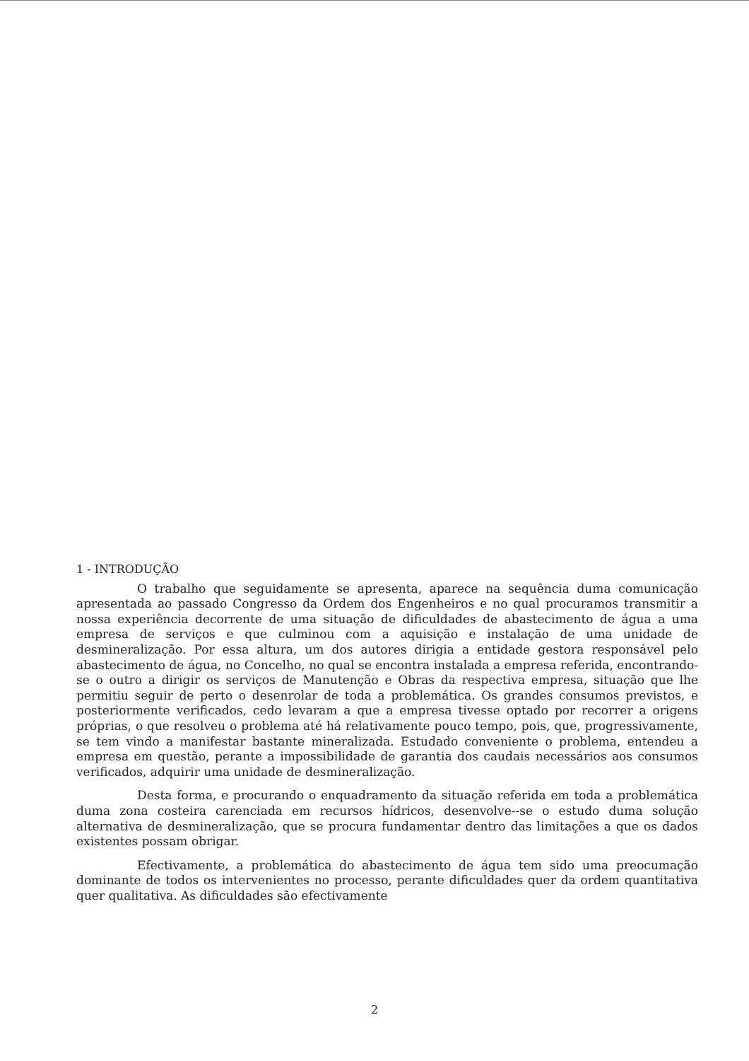1 - INTRODUÇÃO
O trabalho que seguidamente se apresenta, aparece na sequência duma comunicação apresentada ao passado Congresso da Ordem dos Engenheiros e no qual procuramos transmitir a nossa experiência decorrente de uma situação de dificuldades de abastecimento de água a uma empresa de serviços e que culminou com a aquisição e instalação de uma unidade de desmineralização. Por essa altura, um dos autores dirigia a entidade gestora responsável pelo abastecimento de água, no Concelho, no qual se encontra instalada a empresa referida, encontrando-se o outro a dirigir os serviços de Manutenção e Obras da respectiva empresa, situação que lhe permitiu seguir de perto o desenrolar de toda a problemática. Os grandes consumos previstos, e posteriormente verificados, cedo levaram a que a empresa tivesse optado por recorrer a origens próprias, o que resolveu o problema até há relativamente pouco tempo, pois, que, progressivamente, se tem vindo a manifestar bastante mineralizada. Estudado conveniente o problema, entendeu a empresa em questão, perante a impossibilidade de garantia dos caudais necessários aos consumos verificados, adquirir uma unidade de desmineralização.
Desta forma, e procurando o enquadramento da situação referida em toda a problemática duma zona costeira carenciada em recursos hídricos, desenvolve--se o estudo duma solução alternativa de desmineralização, que se procura fundamentar dentro das limitações a que os dados existentes possam obrigar.
Efectivamente, a problemática do abastecimento de água tem sido uma preocumação dominante de todos os intervenientes no processo, perante dificuldades quer da ordem quantitativa quer qualitativa. As dificuldades são efectivamente
2